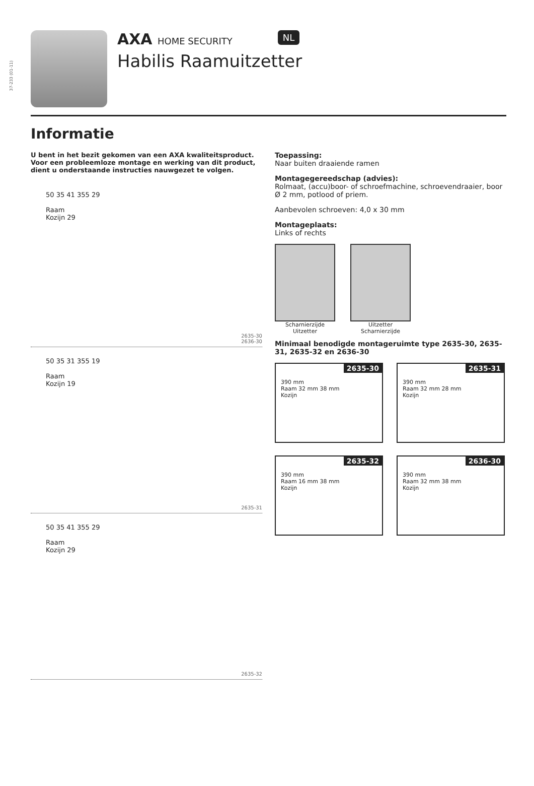37-233 (01-11)
AXA HOME SECURITY NL
Habilis Raamuitzetter
Informatie
U bent in het bezit gekomen van een AXA kwaliteitsproduct. Voor een probleemloze montage en werking van dit product, dient u onderstaande instructies nauwgezet te volgen.
50 35 41 355 29
Raam
Kozijn 29
2635-30
2636-30
50 35 31 355 19
Raam
Kozijn 19
2635-31
50 35 41 355 29
Raam
Kozijn 29
2635-32
Toepassing:
Naar buiten draaiende ramen
Montagegereedschap (advies):
Rolmaat, (accu)boor- of schroefmachine, schroevendraaier, boor Ø 2 mm, potlood of priem.
Aanbevolen schroeven: 4,0 x 30 mm
Montageplaats:
Links of rechts
Scharnierzijde Uitzetter
Uitzetter Scharnierzijde
Minimaal benodigde montageruimte type 2635-30, 2635-31, 2635-32 en 2636-30
2635-30
390 mm
Raam 32 mm 38 mm
Kozijn
2635-31
390 mm
Raam 32 mm 28 mm
Kozijn
2635-32
390 mm
Raam 16 mm 38 mm
Kozijn
2636-30
390 mm
Raam 32 mm 38 mm
Kozijn